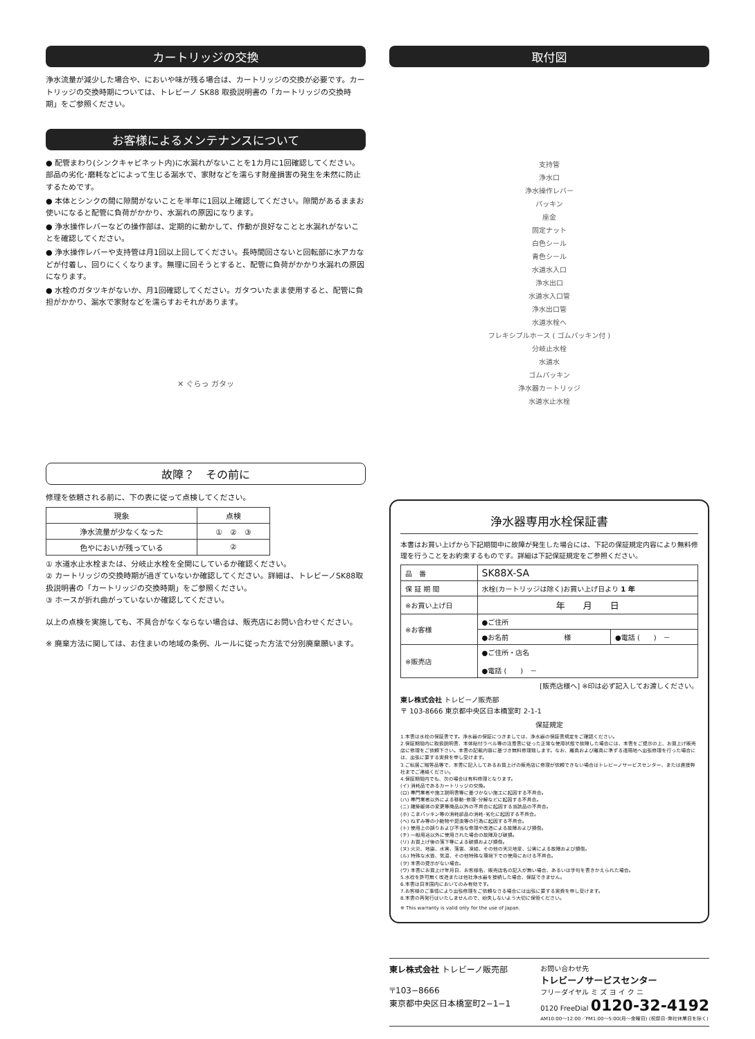カートリッジの交換
浄水流量が減少した場合や、においや味が残る場合は、カートリッジの交換が必要です。カートリッジの交換時期については、トレビーノ SK88 取扱説明書の「カートリッジの交換時期」をご参照ください。
お客様によるメンテナンスについて
● 配管まわり(シンクキャビネット内)に水漏れがないことを1カ月に1回確認してください。部品の劣化･磨耗などによって生じる漏水で、家財などを濡らす財産損害の発生を未然に防止するためです。
● 本体とシンクの間に隙間がないことを半年に1回以上確認してください。隙間があるままお使いになると配管に負荷がかかり、水漏れの原因になります。
● 浄水操作レバーなどの操作部は、定期的に動かして、作動が良好なことと水漏れがないことを確認してください。
● 浄水操作レバーや支持管は月1回以上回してください。長時間回さないと回転部に水アカなどが付着し、回りにくくなります。無理に回そうとすると、配管に負荷がかかり水漏れの原因になります。
● 水栓のガタツキがないか、月1回確認してください。ガタついたまま使用すると、配管に負担がかかり、漏水で家財などを濡らすおそれがあります。
✕ ぐらっ ガタッ
故障？　その前に
修理を依頼される前に、下の表に従って点検してください。
| 現象 | 点検 |
| --- | --- |
| 浄水流量が少なくなった | ① ② ③ |
| 色やにおいが残っている | ② |
① 水道水止水栓または、分岐止水栓を全開にしているか確認ください。
② カートリッジの交換時期が過ぎていないか確認してください。詳細は、トレビーノSK88取扱説明書の「カートリッジの交換時期」をご参照ください。
③ ホースが折れ曲がっていないか確認してください。
以上の点検を実施しても、不具合がなくならない場合は、販売店にお問い合わせください。
※ 廃棄方法に関しては、お住まいの地域の条例、ルールに従った方法で分別廃棄願います。
取付図
支持管
浄水口
浄水操作レバー
パッキン
座金
固定ナット
白色シール
青色シール
水道水入口
浄水出口
水道水入口管
浄水出口管
水道水栓へ
フレキシブルホース ( ゴムパッキン付 )
分岐止水栓
水道水
ゴムパッキン
浄水器カートリッジ
水道水止水栓
浄水器専用水栓保証書
本書はお買い上げから下記期間中に故障が発生した場合には、下記の保証規定内容により無料修理を行うことをお約束するものです。詳細は下記保証規定をご参照ください。
| 品 番 | SK88X-SA | |
| 保 証 期 間 | 水栓(カートリッジは除く)お買い上げ日より 1 年 | |
| ※お買い上げ日 | 年 月 日 | |
| ※お客様 | ●ご住所 | |
| | ●お名前 様 | ●電話 ( ) － |
| ※販売店 | ●ご住所・店名 ●電話 ( ) － | |
[販売店様へ] ※印は必ず記入してお渡しください。
東レ株式会社 トレビーノ販売部
〒 103-8666 東京都中央区日本橋室町 2-1-1
保証規定
1.本書は水栓の保証書です。浄水器の保証につきましては、浄水器の保証書規定をご確認ください。
2.保証期間内に取扱説明書、本体貼付ラベル等の注意書に従った正常な使用状態で故障した場合には、本書をご提示の上、お買上げ販売店に修理をご依頼下さい。本書の記載内容に基づき無料修理致します。なお、離島および離島に準ずる遠隔地へ出張修理を行った場合には、出張に要する実費を申し受けます。
3.ご転居ご贈答品等で、本書に記入してあるお買上げの販売店に修理が依頼できない場合はトレビーノサービスセンター、または直接弊社までご連絡ください。
4.保証期間内でも、次の場合は有料修理となります。
(イ) 消耗品であるカートリッジの交換。
(ロ) 専門業者や施工説明書等に基づかない施工に起因する不具合。
(ハ) 専門業者以外による移動･修理･分解などに起因する不具合。
(ニ) 建築躯体の変更等商品以外の不具合に起因する当該品の不具合。
(ホ) こまパッキン等の消耗部品の消耗･劣化に起因する不具合。
(ヘ) ねずみ等の小動物や昆虫等の行為に起因する不具合。
(ト) 使用上の誤りおよび不当な修理や改造による故障および損傷。
(チ) 一般用途以外に使用された場合の故障及び破損。
(リ) お買上げ後の落下等による破損および損傷。
(ヌ) 火災、地震、水害、落雷、凍結、その他の天災地変、公害による故障および損傷。
(ル) 特殊な水質、気温、その他特殊な環境下での使用における不具合。
(ヲ) 本書の提示がない場合。
(ワ) 本書にお買上げ年月日、お客様名、販売店名の記入が無い場合、あるいは字句を書きかえられた場合。
5.水栓を許可無く改造または他社浄水器を接続した場合、保証できません。
6.本書は日本国内においてのみ有効です。
7.お客様のご事情により出張修理をご依頼なさる場合には出張に要する実費を申し受けます。
8.本書の再発行はいたしませんので、紛失しないよう大切に保管ください。
※ This warranty is valid only for the use of Japan.
東レ株式会社 トレビーノ販売部
〒103−8666
東京都中央区日本橋室町2−1−1
お問い合わせ先
トレビーノサービスセンター
フリーダイヤル ミ ズ ヨ イ ク ニ
0120 FreeDial 0120-32-4192
AM10:00～12:00／PM1:00～5:00(月～金曜日) (祝祭日･弊社休業日を除く)